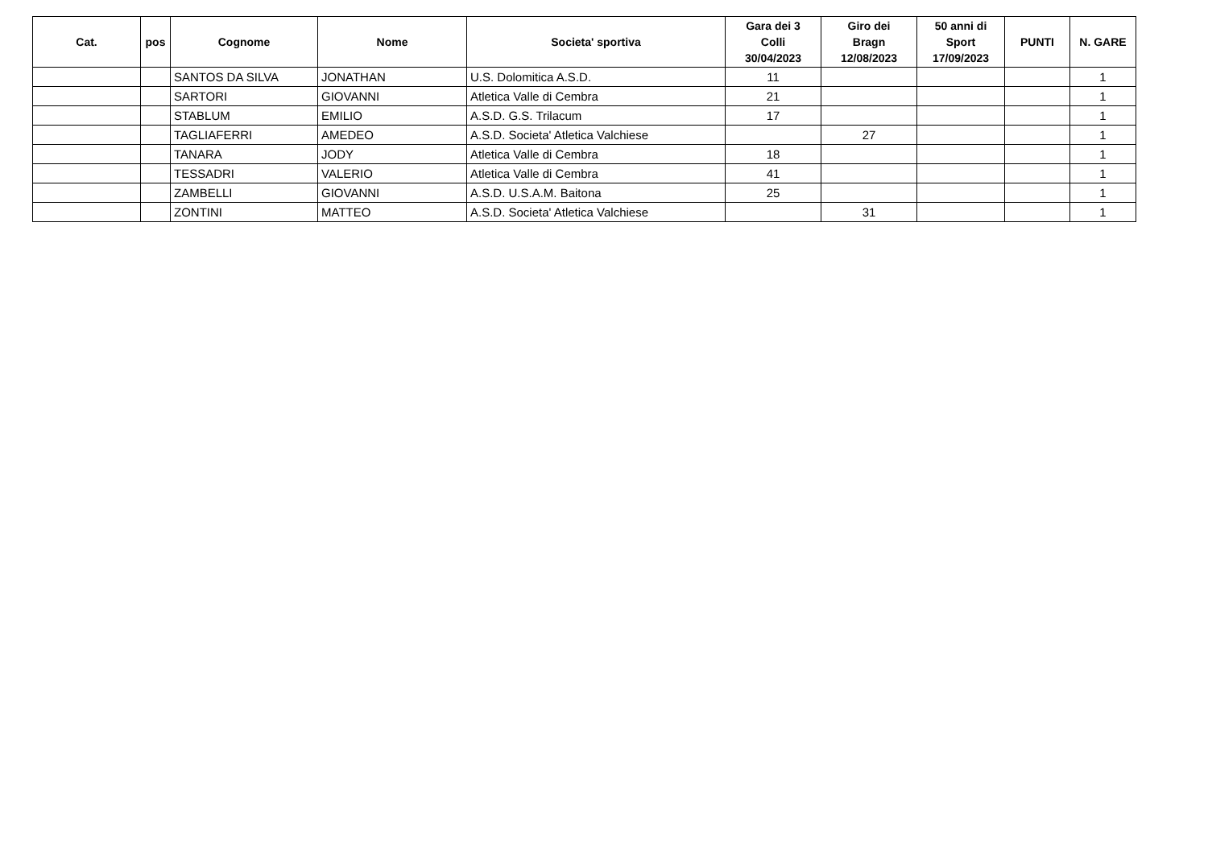| Cat. | pos | Cognome | Nome | Societa' sportiva | Gara dei 3 Colli 30/04/2023 | Giro dei Bragn 12/08/2023 | 50 anni di Sport 17/09/2023 | PUNTI | N. GARE |
| --- | --- | --- | --- | --- | --- | --- | --- | --- | --- |
| | | SANTOS DA SILVA | JONATHAN | U.S. Dolomitica A.S.D. | 11 | | | | 1 |
| | | SARTORI | GIOVANNI | Atletica Valle di Cembra | 21 | | | | 1 |
| | | STABLUM | EMILIO | A.S.D. G.S. Trilacum | 17 | | | | 1 |
| | | TAGLIAFERRI | AMEDEO | A.S.D. Societa' Atletica Valchiese | | 27 | | | 1 |
| | | TANARA | JODY | Atletica Valle di Cembra | 18 | | | | 1 |
| | | TESSADRI | VALERIO | Atletica Valle di Cembra | 41 | | | | 1 |
| | | ZAMBELLI | GIOVANNI | A.S.D. U.S.A.M. Baitona | 25 | | | | 1 |
| | | ZONTINI | MATTEO | A.S.D. Societa' Atletica Valchiese | | 31 | | | 1 |